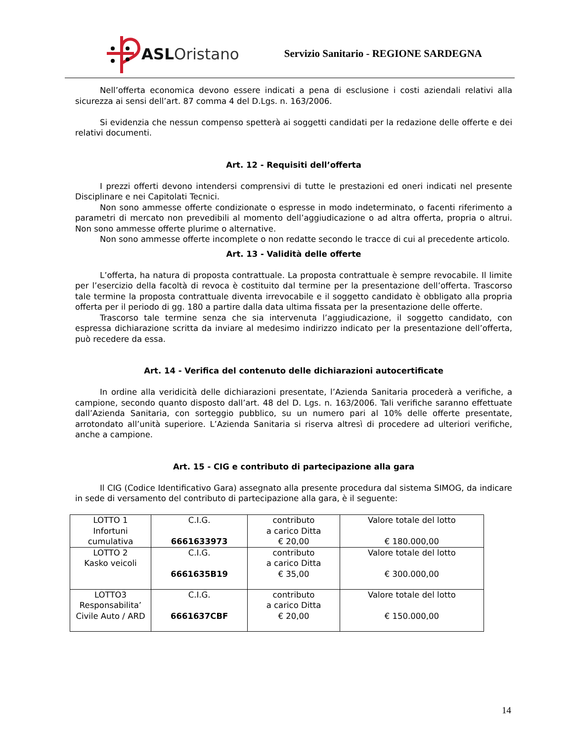ASL Oristano
Servizio Sanitario - REGIONE SARDEGNA
Nell’offerta economica devono essere indicati a pena di esclusione i costi aziendali relativi alla sicurezza ai sensi dell’art. 87 comma 4 del D.Lgs. n. 163/2006.
Si evidenzia che nessun compenso spetterà ai soggetti candidati per la redazione delle offerte e dei relativi documenti.
Art. 12 - Requisiti dell’offerta
I prezzi offerti devono intendersi comprensivi di tutte le prestazioni ed oneri indicati nel presente Disciplinare e nei Capitolati Tecnici.
Non sono ammesse offerte condizionate o espresse in modo indeterminato, o facenti riferimento a parametri di mercato non prevedibili al momento dell’aggiudicazione o ad altra offerta, propria o altrui. Non sono ammesse offerte plurime o alternative.
Non sono ammesse offerte incomplete o non redatte secondo le tracce di cui al precedente articolo.
Art. 13 - Validità delle offerte
L’offerta, ha natura di proposta contrattuale. La proposta contrattuale è sempre revocabile. Il limite per l’esercizio della facoltà di revoca è costituito dal termine per la presentazione dell’offerta. Trascorso tale termine la proposta contrattuale diventa irrevocabile e il soggetto candidato è obbligato alla propria offerta per il periodo di gg. 180 a partire dalla data ultima fissata per la presentazione delle offerte.
Trascorso tale termine senza che sia intervenuta l’aggiudicazione, il soggetto candidato, con espressa dichiarazione scritta da inviare al medesimo indirizzo indicato per la presentazione dell’offerta, può recedere da essa.
Art. 14 - Verifica del contenuto delle dichiarazioni autocertificate
In ordine alla veridicità delle dichiarazioni presentate, l’Azienda Sanitaria procederà a verifiche, a campione, secondo quanto disposto dall’art. 48 del D. Lgs. n. 163/2006. Tali verifiche saranno effettuate dall’Azienda Sanitaria, con sorteggio pubblico, su un numero pari al 10% delle offerte presentate, arrotondato all’unità superiore. L’Azienda Sanitaria si riserva altresì di procedere ad ulteriori verifiche, anche a campione.
Art. 15 - CIG e contributo di partecipazione alla gara
Il CIG (Codice Identificativo Gara) assegnato alla presente procedura dal sistema SIMOG, da indicare in sede di versamento del contributo di partecipazione alla gara, è il seguente:
| LOTTO 1 Infortuni cumulativa | C.I.G. 6661633973 | contributo a carico Ditta € 20,00 | Valore totale del lotto € 180.000,00 |
| LOTTO 2 Kasko veicoli | C.I.G. 6661635B19 | contributo a carico Ditta € 35,00 | Valore totale del lotto € 300.000,00 |
| LOTTO3 Responsabilita’ Civile Auto / ARD | C.I.G. 6661637CBF | contributo a carico Ditta € 20,00 | Valore totale del lotto € 150.000,00 |
14